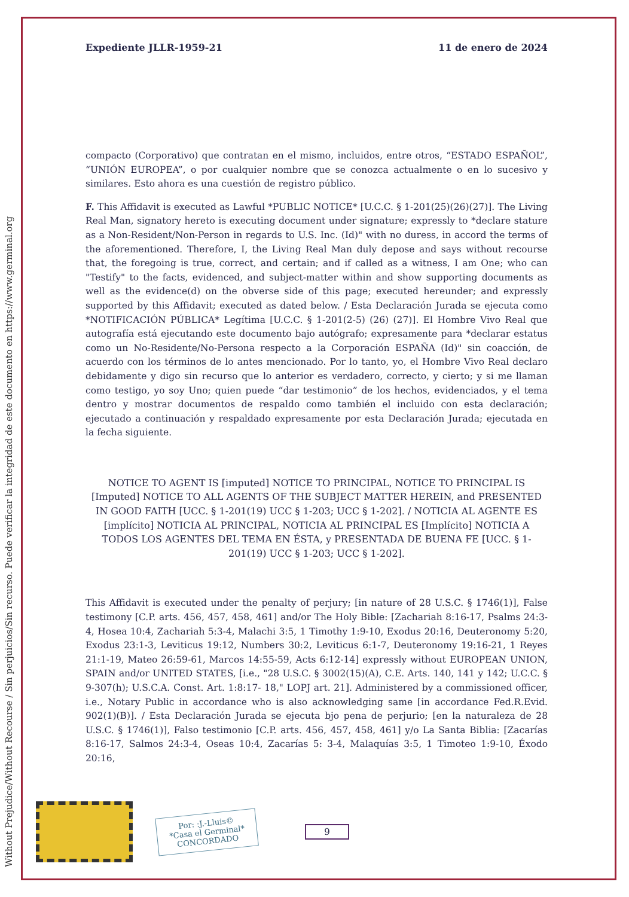Without Prejudice/Without Recourse / Sin perjuicios/Sin recurso. Puede verificar la integridad de este documento en https://www.germinal.org
Expediente JLLR-1959-21 11 de enero de 2024
compacto (Corporativo) que contratan en el mismo, incluidos, entre otros, “ESTADO ESPAÑOL”, “UNIÓN EUROPEA”, o por cualquier nombre que se conozca actualmente o en lo sucesivo y similares. Esto ahora es una cuestión de registro público.
F. This Affidavit is executed as Lawful *PUBLIC NOTICE* [U.C.C. § 1-201(25)(26)(27)]. The Living Real Man, signatory hereto is executing document under signature; expressly to *declare stature as a Non-Resident/Non-Person in regards to U.S. Inc. (Id)" with no duress, in accord the terms of the aforementioned. Therefore, I, the Living Real Man duly depose and says without recourse that, the foregoing is true, correct, and certain; and if called as a witness, I am One; who can "Testify" to the facts, evidenced, and subject-matter within and show supporting documents as well as the evidence(d) on the obverse side of this page; executed hereunder; and expressly supported by this Affidavit; executed as dated below. / Esta Declaración Jurada se ejecuta como *NOTIFICACIÓN PÚBLICA* Legítima [U.C.C. § 1-201(2-5) (26) (27)]. El Hombre Vivo Real que autografía está ejecutando este documento bajo autógrafo; expresamente para *declarar estatus como un No-Residente/No-Persona respecto a la Corporación ESPAÑA (Id)" sin coacción, de acuerdo con los términos de lo antes mencionado. Por lo tanto, yo, el Hombre Vivo Real declaro debidamente y digo sin recurso que lo anterior es verdadero, correcto, y cierto; y si me llaman como testigo, yo soy Uno; quien puede “dar testimonio” de los hechos, evidenciados, y el tema dentro y mostrar documentos de respaldo como también el incluido con esta declaración; ejecutado a continuación y respaldado expresamente por esta Declaración Jurada; ejecutada en la fecha siguiente.
NOTICE TO AGENT IS [imputed] NOTICE TO PRINCIPAL, NOTICE TO PRINCIPAL IS [Imputed] NOTICE TO ALL AGENTS OF THE SUBJECT MATTER HEREIN, and PRESENTED IN GOOD FAITH [UCC. § 1-201(19) UCC § 1-203; UCC § 1-202]. / NOTICIA AL AGENTE ES [implícito] NOTICIA AL PRINCIPAL, NOTICIA AL PRINCIPAL ES [Implícito] NOTICIA A TODOS LOS AGENTES DEL TEMA EN ÉSTA, y PRESENTADA DE BUENA FE [UCC. § 1-201(19) UCC § 1-203; UCC § 1-202].
This Affidavit is executed under the penalty of perjury; [in nature of 28 U.S.C. § 1746(1)], False testimony [C.P. arts. 456, 457, 458, 461] and/or The Holy Bible: [Zachariah 8:16-17, Psalms 24:3-4, Hosea 10:4, Zachariah 5:3-4, Malachi 3:5, 1 Timothy 1:9-10, Exodus 20:16, Deuteronomy 5:20, Exodus 23:1-3, Leviticus 19:12, Numbers 30:2, Leviticus 6:1-7, Deuteronomy 19:16-21, 1 Reyes 21:1-19, Mateo 26:59-61, Marcos 14:55-59, Acts 6:12-14] expressly without EUROPEAN UNION, SPAIN and/or UNITED STATES, [i.e., "28 U.S.C. § 3002(15)(A), C.E. Arts. 140, 141 y 142; U.C.C. § 9-307(h); U.S.C.A. Const. Art. 1:8:17- 18," LOPJ art. 21]. Administered by a commissioned officer, i.e., Notary Public in accordance who is also acknowledging same [in accordance Fed.R.Evid. 902(1)(B)]. / Esta Declaración Jurada se ejecuta bjo pena de perjurio; [en la naturaleza de 28 U.S.C. § 1746(1)], Falso testimonio [C.P. arts. 456, 457, 458, 461] y/o La Santa Biblia: [Zacarías 8:16-17, Salmos 24:3-4, Oseas 10:4, Zacarías 5: 3-4, Malaquías 3:5, 1 Timoteo 1:9-10, Éxodo 20:16,
Por: :J.-Lluis©
*Casa el Germinal*
CONCORDADO
9